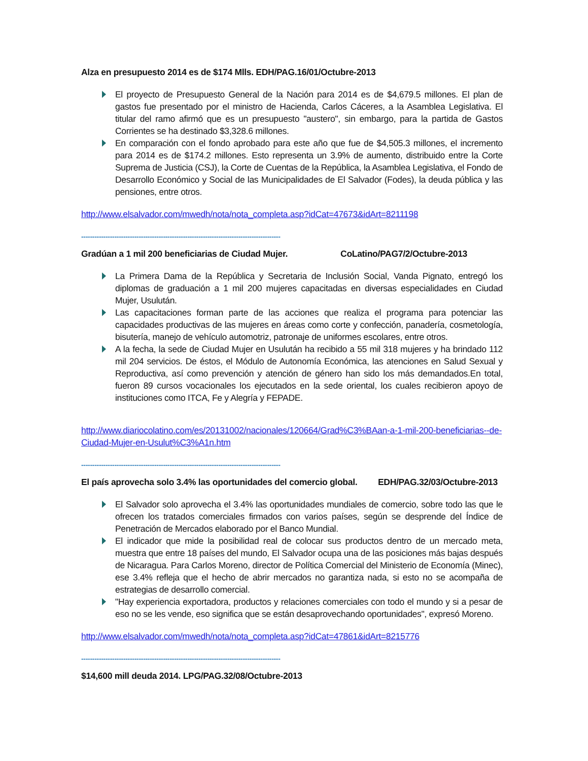Alza en presupuesto 2014 es de $174 Mlls. EDH/PAG.16/01/Octubre-2013
El proyecto de Presupuesto General de la Nación para 2014 es de $4,679.5 millones. El plan de gastos fue presentado por el ministro de Hacienda, Carlos Cáceres, a la Asamblea Legislativa. El titular del ramo afirmó que es un presupuesto "austero", sin embargo, para la partida de Gastos Corrientes se ha destinado $3,328.6 millones.
En comparación con el fondo aprobado para este año que fue de $4,505.3 millones, el incremento para 2014 es de $174.2 millones. Esto representa un 3.9% de aumento, distribuido entre la Corte Suprema de Justicia (CSJ), la Corte de Cuentas de la República, la Asamblea Legislativa, el Fondo de Desarrollo Económico y Social de las Municipalidades de El Salvador (Fodes), la deuda pública y las pensiones, entre otros.
http://www.elsalvador.com/mwedh/nota/nota_completa.asp?idCat=47673&idArt=8211198
------------------------------------------------------------------------------------------
Gradúan a 1 mil 200 beneficiarias de Ciudad Mujer. CoLatino/PAG7/2/Octubre-2013
La Primera Dama de la República y Secretaria de Inclusión Social, Vanda Pignato, entregó los diplomas de graduación a 1 mil 200 mujeres capacitadas en diversas especialidades en Ciudad Mujer, Usulután.
Las capacitaciones forman parte de las acciones que realiza el programa para potenciar las capacidades productivas de las mujeres en áreas como corte y confección, panadería, cosmetología, bisutería, manejo de vehículo automotriz, patronaje de uniformes escolares, entre otros.
A la fecha, la sede de Ciudad Mujer en Usulután ha recibido a 55 mil 318 mujeres y ha brindado 112 mil 204 servicios. De éstos, el Módulo de Autonomía Económica, las atenciones en Salud Sexual y Reproductiva, así como prevención y atención de género han sido los más demandados.En total, fueron 89 cursos vocacionales los ejecutados en la sede oriental, los cuales recibieron apoyo de instituciones como ITCA, Fe y Alegría y FEPADE.
http://www.diariocolatino.com/es/20131002/nacionales/120664/Grad%C3%BAan-a-1-mil-200-beneficiarias--de-Ciudad-Mujer-en-Usulut%C3%A1n.htm
------------------------------------------------------------------------------------------
El país aprovecha solo 3.4% las oportunidades del comercio global. EDH/PAG.32/03/Octubre-2013
El Salvador solo aprovecha el 3.4% las oportunidades mundiales de comercio, sobre todo las que le ofrecen los tratados comerciales firmados con varios países, según se desprende del Índice de Penetración de Mercados elaborado por el Banco Mundial.
El indicador que mide la posibilidad real de colocar sus productos dentro de un mercado meta, muestra que entre 18 países del mundo, El Salvador ocupa una de las posiciones más bajas después de Nicaragua. Para Carlos Moreno, director de Política Comercial del Ministerio de Economía (Minec), ese 3.4% refleja que el hecho de abrir mercados no garantiza nada, si esto no se acompaña de estrategias de desarrollo comercial.
"Hay experiencia exportadora, productos y relaciones comerciales con todo el mundo y si a pesar de eso no se les vende, eso significa que se están desaprovechando oportunidades", expresó Moreno.
http://www.elsalvador.com/mwedh/nota/nota_completa.asp?idCat=47861&idArt=8215776
------------------------------------------------------------------------------------------
$14,600 mill deuda 2014. LPG/PAG.32/08/Octubre-2013